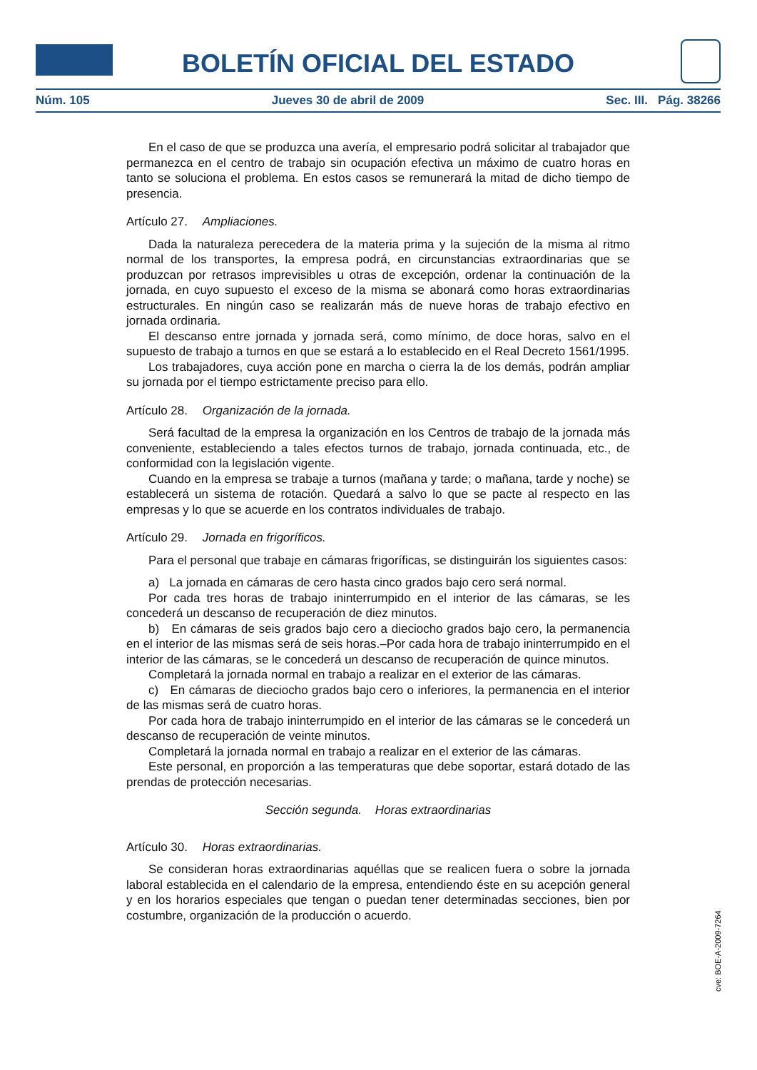BOLETÍN OFICIAL DEL ESTADO
Núm. 105 Jueves 30 de abril de 2009 Sec. III. Pág. 38266
En el caso de que se produzca una avería, el empresario podrá solicitar al trabajador que permanezca en el centro de trabajo sin ocupación efectiva un máximo de cuatro horas en tanto se soluciona el problema. En estos casos se remunerará la mitad de dicho tiempo de presencia.
Artículo 27. Ampliaciones.
Dada la naturaleza perecedera de la materia prima y la sujeción de la misma al ritmo normal de los transportes, la empresa podrá, en circunstancias extraordinarias que se produzcan por retrasos imprevisibles u otras de excepción, ordenar la continuación de la jornada, en cuyo supuesto el exceso de la misma se abonará como horas extraordinarias estructurales. En ningún caso se realizarán más de nueve horas de trabajo efectivo en jornada ordinaria.
El descanso entre jornada y jornada será, como mínimo, de doce horas, salvo en el supuesto de trabajo a turnos en que se estará a lo establecido en el Real Decreto 1561/1995.
Los trabajadores, cuya acción pone en marcha o cierra la de los demás, podrán ampliar su jornada por el tiempo estrictamente preciso para ello.
Artículo 28. Organización de la jornada.
Será facultad de la empresa la organización en los Centros de trabajo de la jornada más conveniente, estableciendo a tales efectos turnos de trabajo, jornada continuada, etc., de conformidad con la legislación vigente.
Cuando en la empresa se trabaje a turnos (mañana y tarde; o mañana, tarde y noche) se establecerá un sistema de rotación. Quedará a salvo lo que se pacte al respecto en las empresas y lo que se acuerde en los contratos individuales de trabajo.
Artículo 29. Jornada en frigoríficos.
Para el personal que trabaje en cámaras frigoríficas, se distinguirán los siguientes casos:
a) La jornada en cámaras de cero hasta cinco grados bajo cero será normal.
Por cada tres horas de trabajo ininterrumpido en el interior de las cámaras, se les concederá un descanso de recuperación de diez minutos.
b) En cámaras de seis grados bajo cero a dieciocho grados bajo cero, la permanencia en el interior de las mismas será de seis horas.–Por cada hora de trabajo ininterrumpido en el interior de las cámaras, se le concederá un descanso de recuperación de quince minutos.
Completará la jornada normal en trabajo a realizar en el exterior de las cámaras.
c) En cámaras de dieciocho grados bajo cero o inferiores, la permanencia en el interior de las mismas será de cuatro horas.
Por cada hora de trabajo ininterrumpido en el interior de las cámaras se le concederá un descanso de recuperación de veinte minutos.
Completará la jornada normal en trabajo a realizar en el exterior de las cámaras.
Este personal, en proporción a las temperaturas que debe soportar, estará dotado de las prendas de protección necesarias.
Sección segunda. Horas extraordinarias
Artículo 30. Horas extraordinarias.
Se consideran horas extraordinarias aquéllas que se realicen fuera o sobre la jornada laboral establecida en el calendario de la empresa, entendiendo éste en su acepción general y en los horarios especiales que tengan o puedan tener determinadas secciones, bien por costumbre, organización de la producción o acuerdo.
cve: BOE-A-2009-7264